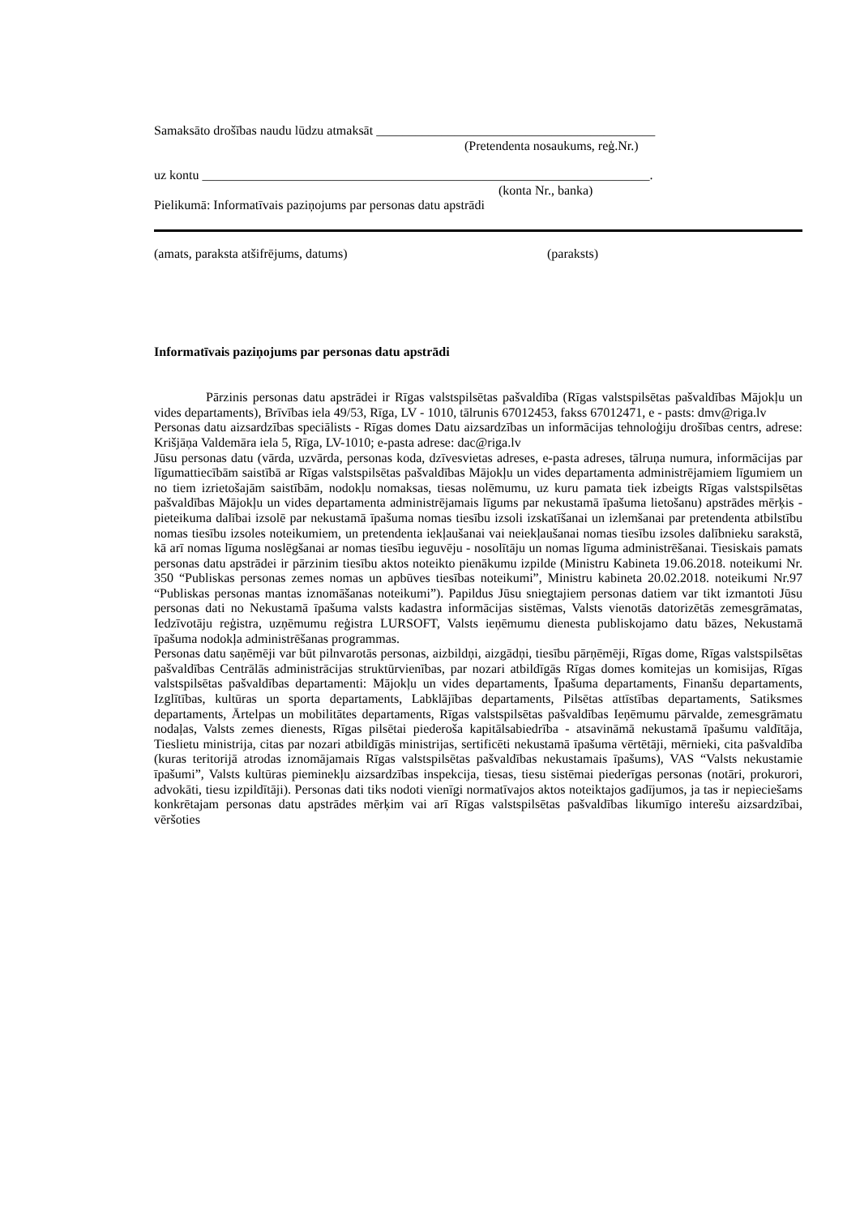Samaksāto drošības naudu lūdzu atmaksāt ___________________________________________
(Pretendenta nosaukums, reģ.Nr.)
uz kontu _____________________________________________________________________.
(konta Nr., banka)
Pielikumā: Informatīvais paziņojums par personas datu apstrādi
(amats, paraksta atšifrējums, datums) (paraksts)
Informatīvais paziņojums par personas datu apstrādi
Pārzinis personas datu apstrādei ir Rīgas valstspilsētas pašvaldība (Rīgas valstspilsētas pašvaldības Mājokļu un vides departaments), Brīvības iela 49/53, Rīga, LV - 1010, tālrunis 67012453, fakss 67012471, e - pasts: dmv@riga.lv
Personas datu aizsardzības speciālists - Rīgas domes Datu aizsardzības un informācijas tehnoloģiju drošības centrs, adrese: Krišjāņa Valdemāra iela 5, Rīga, LV-1010; e-pasta adrese: dac@riga.lv
Jūsu personas datu (vārda, uzvārda, personas koda, dzīvesvietas adreses, e-pasta adreses, tālruņa numura, informācijas par līgumattiecībām saistībā ar Rīgas valstspilsētas pašvaldības Mājokļu un vides departamenta administrējamiem līgumiem un no tiem izrietošajām saistībām, nodokļu nomaksas, tiesas nolēmumu, uz kuru pamata tiek izbeigts Rīgas valstspilsētas pašvaldības Mājokļu un vides departamenta administrējamais līgums par nekustamā īpašuma lietošanu) apstrādes mērķis - pieteikuma dalībai izsolē par nekustamā īpašuma nomas tiesību izsoli izskatīšanai un izlemšanai par pretendenta atbilstību nomas tiesību izsoles noteikumiem, un pretendenta iekļaušanai vai neiekļaušanai nomas tiesību izsoles dalībnieku sarakstā, kā arī nomas līguma noslēgšanai ar nomas tiesību ieguvēju - nosolītāju un nomas līguma administrēšanai. Tiesiskais pamats personas datu apstrādei ir pārzinim tiesību aktos noteikto pienākumu izpilde (Ministru Kabineta 19.06.2018. noteikumi Nr. 350 “Publiskas personas zemes nomas un apbūves tiesības noteikumi”, Ministru kabineta 20.02.2018. noteikumi Nr.97 “Publiskas personas mantas iznomāšanas noteikumi”). Papildus Jūsu sniegtajiem personas datiem var tikt izmantoti Jūsu personas dati no Nekustamā īpašuma valsts kadastra informācijas sistēmas, Valsts vienotās datorizētās zemesgrāmatas, Iedzīvotāju reģistra, uzņēmumu reģistra LURSOFT, Valsts ieņēmumu dienesta publiskojamo datu bāzes, Nekustamā īpašuma nodokļa administrēšanas programmas.
Personas datu saņēmēji var būt pilnvarotās personas, aizbildņi, aizgādņi, tiesību pārņēmēji, Rīgas dome, Rīgas valstspilsētas pašvaldības Centrālās administrācijas struktūrvienības, par nozari atbildīgās Rīgas domes komitejas un komisijas, Rīgas valstspilsētas pašvaldības departamenti: Mājokļu un vides departaments, Īpašuma departaments, Finanšu departaments, Izglītības, kultūras un sporta departaments, Labklājības departaments, Pilsētas attīstības departaments, Satiksmes departaments, Ārtelpas un mobilitātes departaments, Rīgas valstspilsētas pašvaldības Ieņēmumu pārvalde, zemesgrāmatu nodaļas, Valsts zemes dienests, Rīgas pilsētai piederoša kapitālsabiedrība - atsavināmā nekustamā īpašumu valdītāja, Tieslietu ministrija, citas par nozari atbildīgās ministrijas, sertificēti nekustamā īpašuma vērtētāji, mērnieki, cita pašvaldība (kuras teritorijā atrodas iznomājamais Rīgas valstspilsētas pašvaldības nekustamais īpašums), VAS “Valsts nekustamie īpašumi”, Valsts kultūras pieminekļu aizsardzības inspekcija, tiesas, tiesu sistēmai piederīgas personas (notāri, prokurori, advokāti, tiesu izpildītāji). Personas dati tiks nodoti vienīgi normatīvajos aktos noteiktajos gadījumos, ja tas ir nepieciešams konkrētajam personas datu apstrādes mērķim vai arī Rīgas valstspilsētas pašvaldības likumīgo interešu aizsardzībai, vēršoties